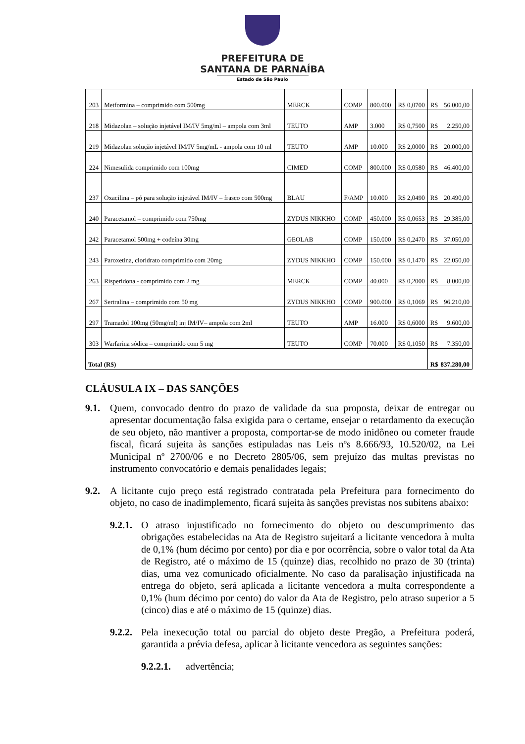PREFEITURA DE
SANTANA DE PARNAÍBA
Estado de São Paulo
| 203 | Metformina – comprimido com 500mg | MERCK | COMP | 800.000 | R$ 0,0700 | R$ 56.000,00 |
| 218 | Midazolan – solução injetável IM/IV 5mg/ml – ampola com 3ml | TEUTO | AMP | 3.000 | R$ 0,7500 | R$ 2.250,00 |
| 219 | Midazolan solução injetável IM/IV 5mg/mL - ampola com 10 ml | TEUTO | AMP | 10.000 | R$ 2,0000 | R$ 20.000,00 |
| 224 | Nimesulida comprimido com 100mg | CIMED | COMP | 800.000 | R$ 0,0580 | R$ 46.400,00 |
| 237 | Oxacilina – pó para solução injetável IM/IV – frasco com 500mg | BLAU | F/AMP | 10.000 | R$ 2,0490 | R$ 20.490,00 |
| 240 | Paracetamol – comprimido com 750mg | ZYDUS NIKKHO | COMP | 450.000 | R$ 0,0653 | R$ 29.385,00 |
| 242 | Paracetamol 500mg + codeína 30mg | GEOLAB | COMP | 150.000 | R$ 0,2470 | R$ 37.050,00 |
| 243 | Paroxetina, cloridrato comprimido com 20mg | ZYDUS NIKKHO | COMP | 150.000 | R$ 0,1470 | R$ 22.050,00 |
| 263 | Risperidona - comprimido com 2 mg | MERCK | COMP | 40.000 | R$ 0,2000 | R$ 8.000,00 |
| 267 | Sertralina – comprimido com 50 mg | ZYDUS NIKKHO | COMP | 900.000 | R$ 0,1069 | R$ 96.210,00 |
| 297 | Tramadol 100mg (50mg/ml) inj IM/IV– ampola com 2ml | TEUTO | AMP | 16.000 | R$ 0,6000 | R$ 9.600,00 |
| 303 | Warfarina sódica – comprimido com 5 mg | TEUTO | COMP | 70.000 | R$ 0,1050 | R$ 7.350,00 |
| Total (R$) | | | | | | R$ 837.280,00 |
CLÁUSULA IX – DAS SANÇÕES
9.1. Quem, convocado dentro do prazo de validade da sua proposta, deixar de entregar ou apresentar documentação falsa exigida para o certame, ensejar o retardamento da execução de seu objeto, não mantiver a proposta, comportar-se de modo inidôneo ou cometer fraude fiscal, ficará sujeita às sanções estipuladas nas Leis nºs 8.666/93, 10.520/02, na Lei Municipal nº 2700/06 e no Decreto 2805/06, sem prejuízo das multas previstas no instrumento convocatório e demais penalidades legais;
9.2. A licitante cujo preço está registrado contratada pela Prefeitura para fornecimento do objeto, no caso de inadimplemento, ficará sujeita às sanções previstas nos subitens abaixo:
9.2.1. O atraso injustificado no fornecimento do objeto ou descumprimento das obrigações estabelecidas na Ata de Registro sujeitará a licitante vencedora à multa de 0,1% (hum décimo por cento) por dia e por ocorrência, sobre o valor total da Ata de Registro, até o máximo de 15 (quinze) dias, recolhido no prazo de 30 (trinta) dias, uma vez comunicado oficialmente. No caso da paralisação injustificada na entrega do objeto, será aplicada a licitante vencedora a multa correspondente a 0,1% (hum décimo por cento) do valor da Ata de Registro, pelo atraso superior a 5 (cinco) dias e até o máximo de 15 (quinze) dias.
9.2.2. Pela inexecução total ou parcial do objeto deste Pregão, a Prefeitura poderá, garantida a prévia defesa, aplicar à licitante vencedora as seguintes sanções:
9.2.2.1. advertência;